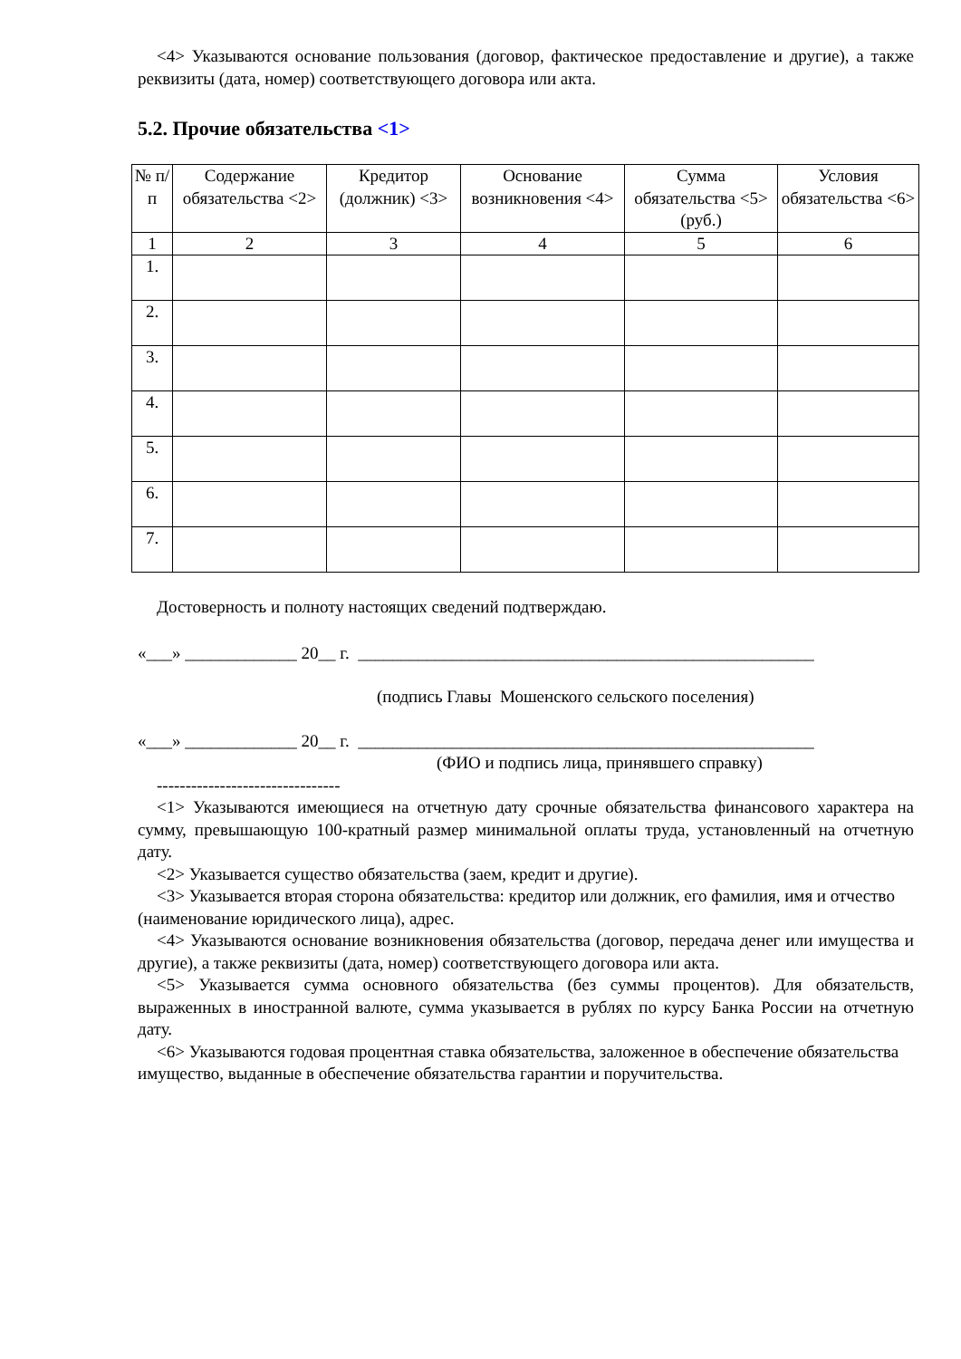<4> Указываются основание пользования (договор, фактическое предоставление и другие), а также реквизиты (дата, номер) соответствующего договора или акта.
5.2. Прочие обязательства <1>
| № п/п | Содержание обязательства <2> | Кредитор (должник) <3> | Основание возникновения <4> | Сумма обязательства <5> (руб.) | Условия обязательства <6> |
| --- | --- | --- | --- | --- | --- |
| 1 | 2 | 3 | 4 | 5 | 6 |
| 1. | | | | | |
| 2. | | | | | |
| 3. | | | | | |
| 4. | | | | | |
| 5. | | | | | |
| 6. | | | | | |
| 7. | | | | | |
Достоверность и полноту настоящих сведений подтверждаю.
«___» _____________ 20__ г. _____________________________________________________
(подпись Главы Мошенского сельского поселения)
«___» _____________ 20__ г. _____________________________________________________
(ФИО и подпись лица, принявшего справку)
--------------------------------
<1> Указываются имеющиеся на отчетную дату срочные обязательства финансового характера на сумму, превышающую 100-кратный размер минимальной оплаты труда, установленный на отчетную дату.
<2> Указывается существо обязательства (заем, кредит и другие).
<3> Указывается вторая сторона обязательства: кредитор или должник, его фамилия, имя и отчество
(наименование юридического лица), адрес.
<4> Указываются основание возникновения обязательства (договор, передача денег или имущества и другие), а также реквизиты (дата, номер) соответствующего договора или акта.
<5> Указывается сумма основного обязательства (без суммы процентов). Для обязательств, выраженных в иностранной валюте, сумма указывается в рублях по курсу Банка России на отчетную дату.
<6> Указываются годовая процентная ставка обязательства, заложенное в обеспечение обязательства
имущество, выданные в обеспечение обязательства гарантии и поручительства.